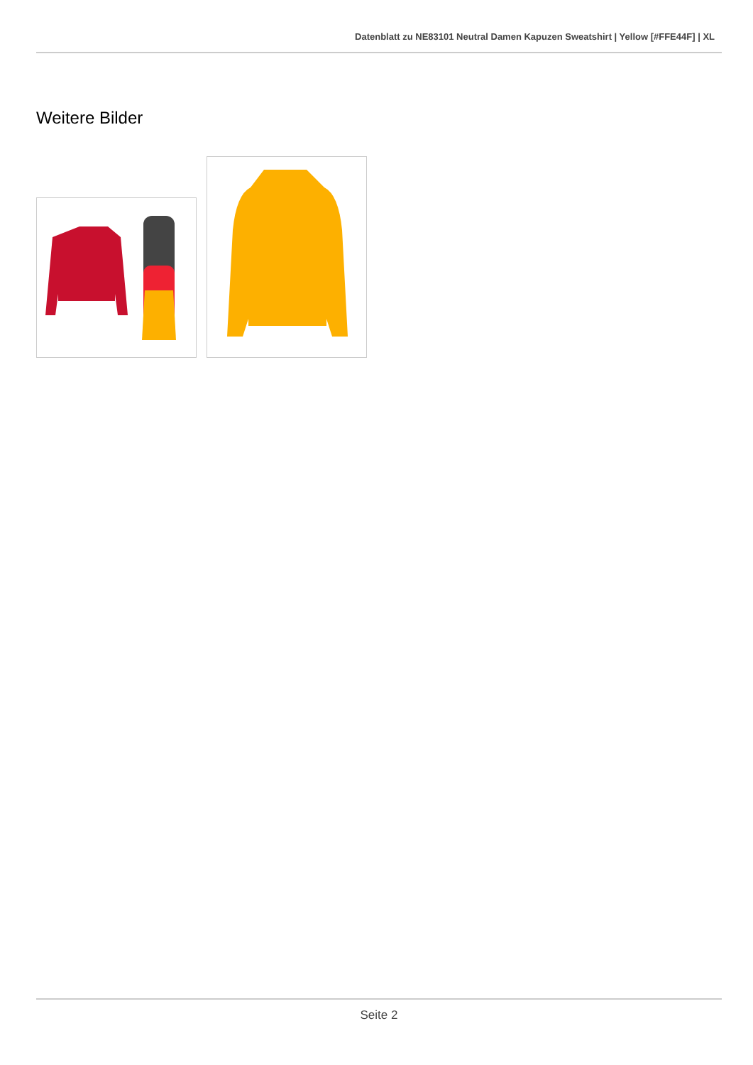Datenblatt zu NE83101 Neutral Damen Kapuzen Sweatshirt | Yellow [#FFE44F] | XL
Weitere Bilder
Seite 2